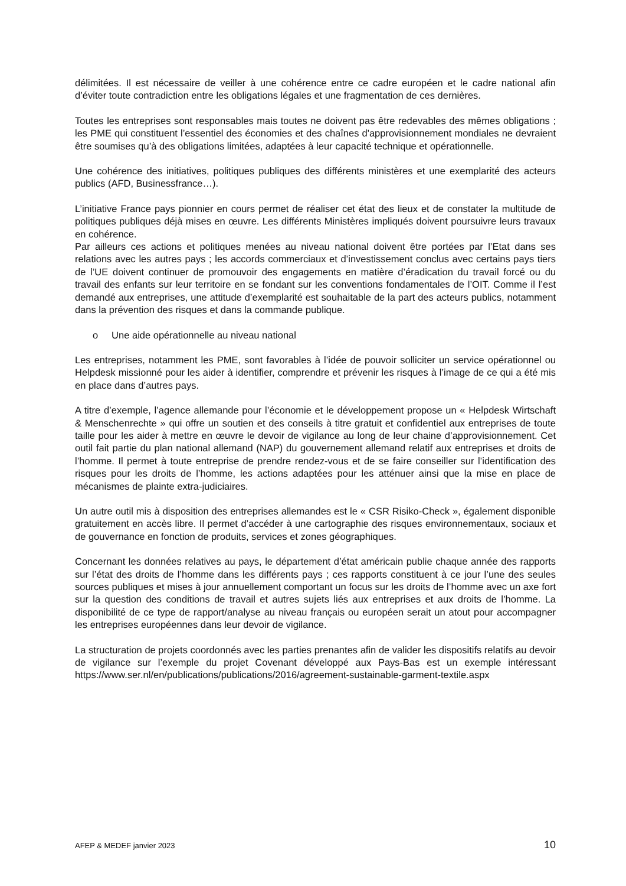délimitées. Il est nécessaire de veiller à une cohérence entre ce cadre européen et le cadre national afin d’éviter toute contradiction entre les obligations légales et une fragmentation de ces dernières.
Toutes les entreprises sont responsables mais toutes ne doivent pas être redevables des mêmes obligations ; les PME qui constituent l’essentiel des économies et des chaînes d'approvisionnement mondiales ne devraient être soumises qu’à des obligations limitées, adaptées à leur capacité technique et opérationnelle.
Une cohérence des initiatives, politiques publiques des différents ministères et une exemplarité des acteurs publics (AFD, Businessfrance…).
L’initiative France pays pionnier en cours permet de réaliser cet état des lieux et de constater la multitude de politiques publiques déjà mises en œuvre. Les différents Ministères impliqués doivent poursuivre leurs travaux en cohérence.
Par ailleurs ces actions et politiques menées au niveau national doivent être portées par l’Etat dans ses relations avec les autres pays ; les accords commerciaux et d’investissement conclus avec certains pays tiers de l’UE doivent continuer de promouvoir des engagements en matière d’éradication du travail forcé ou du travail des enfants sur leur territoire en se fondant sur les conventions fondamentales de l’OIT. Comme il l’est demandé aux entreprises, une attitude d’exemplarité est souhaitable de la part des acteurs publics, notamment dans la prévention des risques et dans la commande publique.
o Une aide opérationnelle au niveau national
Les entreprises, notamment les PME, sont favorables à l’idée de pouvoir solliciter un service opérationnel ou Helpdesk missionné pour les aider à identifier, comprendre et prévenir les risques à l’image de ce qui a été mis en place dans d’autres pays.
A titre d’exemple, l’agence allemande pour l’économie et le développement propose un « Helpdesk Wirtschaft & Menschenrechte » qui offre un soutien et des conseils à titre gratuit et confidentiel aux entreprises de toute taille pour les aider à mettre en œuvre le devoir de vigilance au long de leur chaine d’approvisionnement. Cet outil fait partie du plan national allemand (NAP) du gouvernement allemand relatif aux entreprises et droits de l’homme. Il permet à toute entreprise de prendre rendez-vous et de se faire conseiller sur l’identification des risques pour les droits de l’homme, les actions adaptées pour les atténuer ainsi que la mise en place de mécanismes de plainte extra-judiciaires.
Un autre outil mis à disposition des entreprises allemandes est le « CSR Risiko-Check », également disponible gratuitement en accès libre. Il permet d’accéder à une cartographie des risques environnementaux, sociaux et de gouvernance en fonction de produits, services et zones géographiques.
Concernant les données relatives au pays, le département d’état américain publie chaque année des rapports sur l’état des droits de l’homme dans les différents pays ; ces rapports constituent à ce jour l’une des seules sources publiques et mises à jour annuellement comportant un focus sur les droits de l’homme avec un axe fort sur la question des conditions de travail et autres sujets liés aux entreprises et aux droits de l’homme. La disponibilité de ce type de rapport/analyse au niveau français ou européen serait un atout pour accompagner les entreprises européennes dans leur devoir de vigilance.
La structuration de projets coordonnés avec les parties prenantes afin de valider les dispositifs relatifs au devoir de vigilance sur l’exemple du projet Covenant développé aux Pays-Bas est un exemple intéressant https://www.ser.nl/en/publications/publications/2016/agreement-sustainable-garment-textile.aspx
AFEP & MEDEF janvier 2023 10